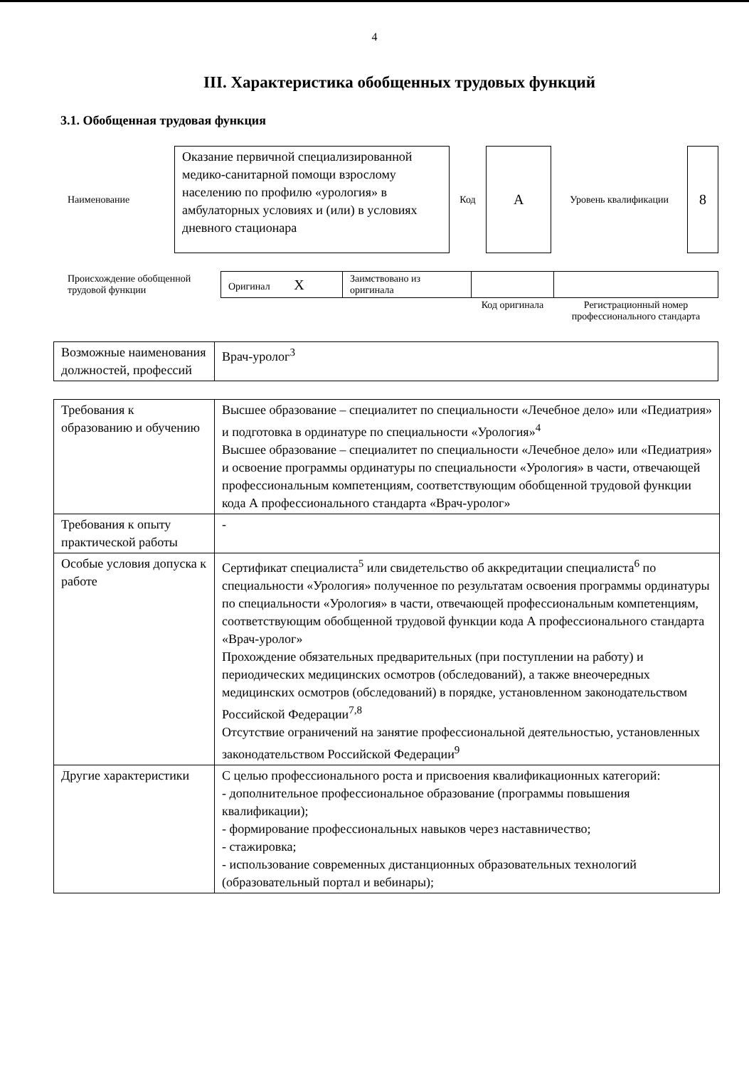4
III. Характеристика обобщенных трудовых функций
3.1. Обобщенная трудовая функция
| Наименование | Оказание первичной специализированной медико-санитарной помощи взрослому населению по профилю «урология» в амбулаторных условиях и (или) в условиях дневного стационара | Код | А | Уровень квалификации | 8 |
| Происхождение обобщенной трудовой функции | Оригинал X | Заимствовано из оригинала | | |
| | | | Код оригинала | Регистрационный номер профессионального стандарта |
| Возможные наименования должностей, профессий | Врач-уролог<sup>3</sup> |
| Требования к образованию и обучению | Высшее образование – специалитет по специальности «Лечебное дело» или «Педиатрия» и подготовка в ординатуре по специальности «Урология»<sup>4</sup> Высшее образование – специалитет по специальности «Лечебное дело» или «Педиатрия» и освоение программы ординатуры по специальности «Урология» в части, отвечающей профессиональным компетенциям, соответствующим обобщенной трудовой функции кода А профессионального стандарта «Врач-уролог» |
| Требования к опыту практической работы | - |
| Особые условия допуска к работе | Сертификат специалиста<sup>5</sup> или свидетельство об аккредитации специалиста<sup>6</sup> по специальности «Урология» полученное по результатам освоения программы ординатуры по специальности «Урология» в части, отвечающей профессиональным компетенциям, соответствующим обобщенной трудовой функции кода А профессионального стандарта «Врач-уролог» Прохождение обязательных предварительных (при поступлении на работу) и периодических медицинских осмотров (обследований), а также внеочередных медицинских осмотров (обследований) в порядке, установленном законодательством Российской Федерации<sup>7,8</sup> Отсутствие ограничений на занятие профессиональной деятельностью, установленных законодательством Российской Федерации<sup>9</sup> |
| Другие характеристики | С целью профессионального роста и присвоения квалификационных категорий: - дополнительное профессиональное образование (программы повышения квалификации); - формирование профессиональных навыков через наставничество; - стажировка; - использование современных дистанционных образовательных технологий (образовательный портал и вебинары); |